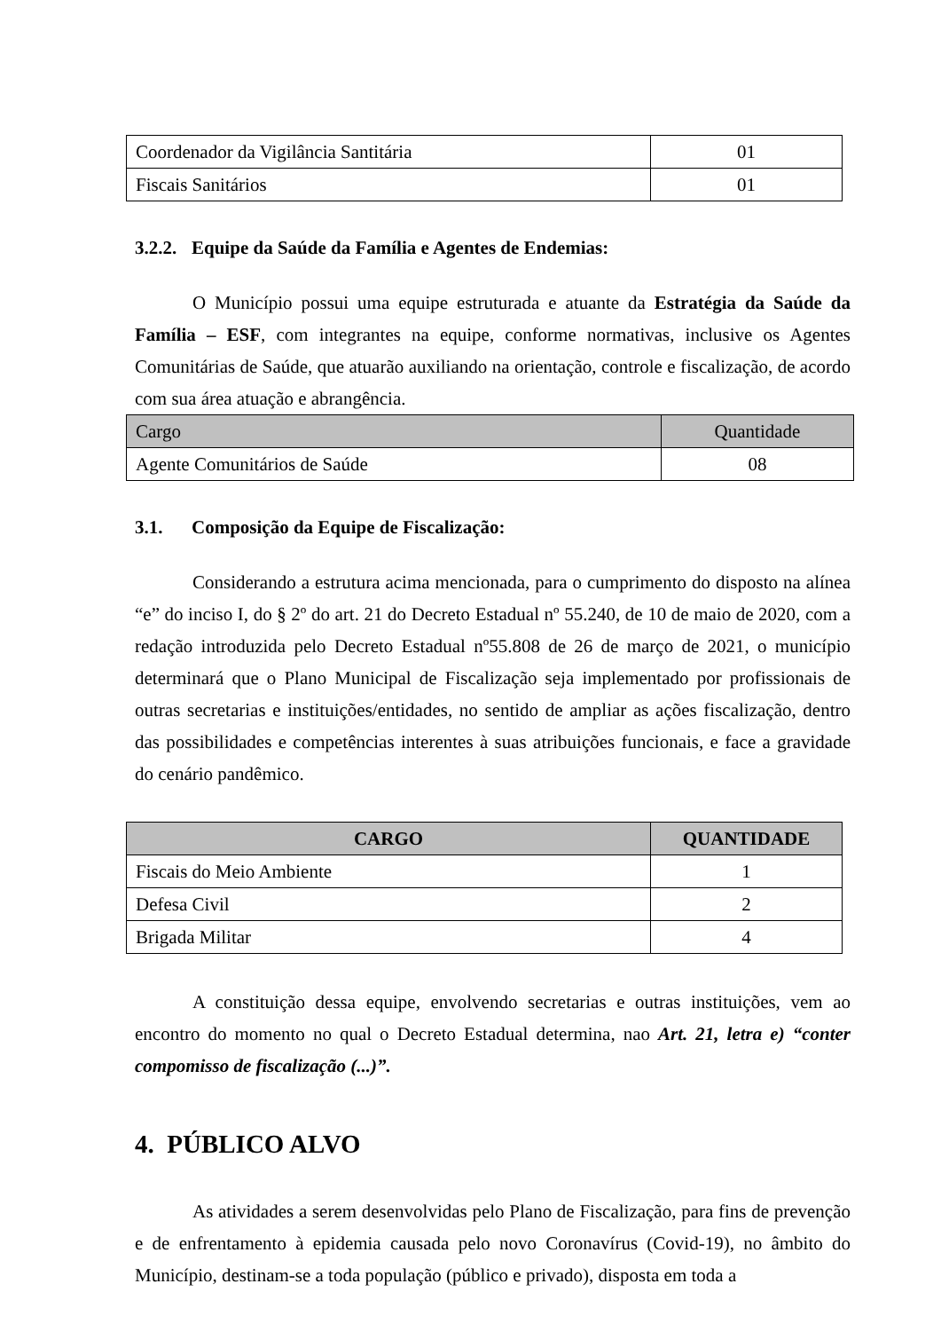| Coordenador da Vigilância Santitária | 01 |
| Fiscais Sanitários | 01 |
3.2.2. Equipe da Saúde da Família e Agentes de Endemias:
O Município possui uma equipe estruturada e atuante da Estratégia da Saúde da Família – ESF, com integrantes na equipe, conforme normativas, inclusive os Agentes Comunitárias de Saúde, que atuarão auxiliando na orientação, controle e fiscalização, de acordo com sua área atuação e abrangência.
| Cargo | Quantidade |
| --- | --- |
| Agente Comunitários de Saúde | 08 |
3.1. Composição da Equipe de Fiscalização:
Considerando a estrutura acima mencionada, para o cumprimento do disposto na alínea “e” do inciso I, do § 2º do art. 21 do Decreto Estadual nº 55.240, de 10 de maio de 2020, com a redação introduzida pelo Decreto Estadual nº55.808 de 26 de março de 2021, o município determinará que o Plano Municipal de Fiscalização seja implementado por profissionais de outras secretarias e instituições/entidades, no sentido de ampliar as ações fiscalização, dentro das possibilidades e competências interentes à suas atribuições funcionais, e face a gravidade do cenário pandêmico.
| CARGO | QUANTIDADE |
| --- | --- |
| Fiscais do Meio Ambiente | 1 |
| Defesa Civil | 2 |
| Brigada Militar | 4 |
A constituição dessa equipe, envolvendo secretarias e outras instituições, vem ao encontro do momento no qual o Decreto Estadual determina, nao Art. 21, letra e) “conter compomisso de fiscalização (...)”.
4. PÚBLICO ALVO
As atividades a serem desenvolvidas pelo Plano de Fiscalização, para fins de prevenção e de enfrentamento à epidemia causada pelo novo Coronavírus (Covid-19), no âmbito do Município, destinam-se a toda população (público e privado), disposta em toda a